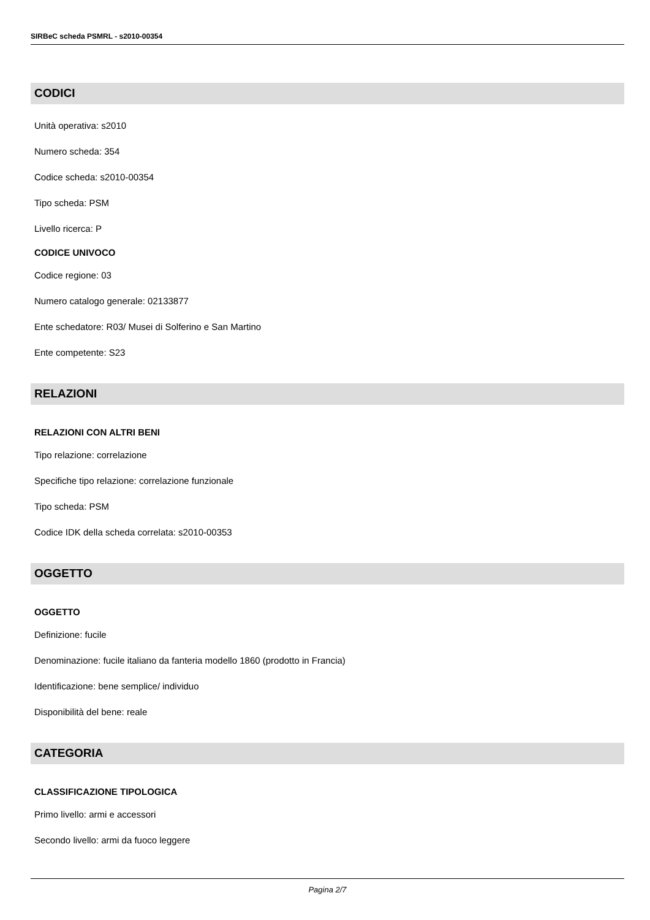SIRBeC scheda PSMRL - s2010-00354
CODICI
Unità operativa: s2010
Numero scheda: 354
Codice scheda: s2010-00354
Tipo scheda: PSM
Livello ricerca: P
CODICE UNIVOCO
Codice regione: 03
Numero catalogo generale: 02133877
Ente schedatore: R03/ Musei di Solferino e San Martino
Ente competente: S23
RELAZIONI
RELAZIONI CON ALTRI BENI
Tipo relazione: correlazione
Specifiche tipo relazione: correlazione funzionale
Tipo scheda: PSM
Codice IDK della scheda correlata: s2010-00353
OGGETTO
OGGETTO
Definizione: fucile
Denominazione: fucile italiano da fanteria modello 1860 (prodotto in Francia)
Identificazione: bene semplice/ individuo
Disponibilità del bene: reale
CATEGORIA
CLASSIFICAZIONE TIPOLOGICA
Primo livello: armi e accessori
Secondo livello: armi da fuoco leggere
Pagina 2/7